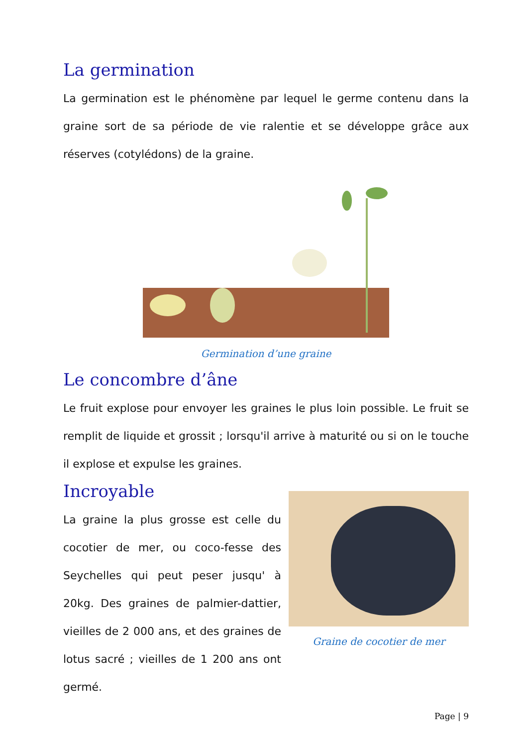La germination
La germination est le phénomène par lequel le germe contenu dans la graine sort de sa période de vie ralentie et se développe grâce aux réserves (cotylédons) de la graine.
Germination d’une graine
Le concombre d’âne
Le fruit explose pour envoyer les graines le plus loin possible. Le fruit se remplit de liquide et grossit ; lorsqu'il arrive à maturité ou si on le touche il explose et expulse les graines.
Incroyable
La graine la plus grosse est celle du cocotier de mer, ou coco-fesse des Seychelles qui peut peser jusqu' à 20kg. Des graines de palmier-dattier, vieilles de 2 000 ans, et des graines de lotus sacré ; vieilles de 1 200 ans ont germé.
Graine de cocotier de mer
Page | 9